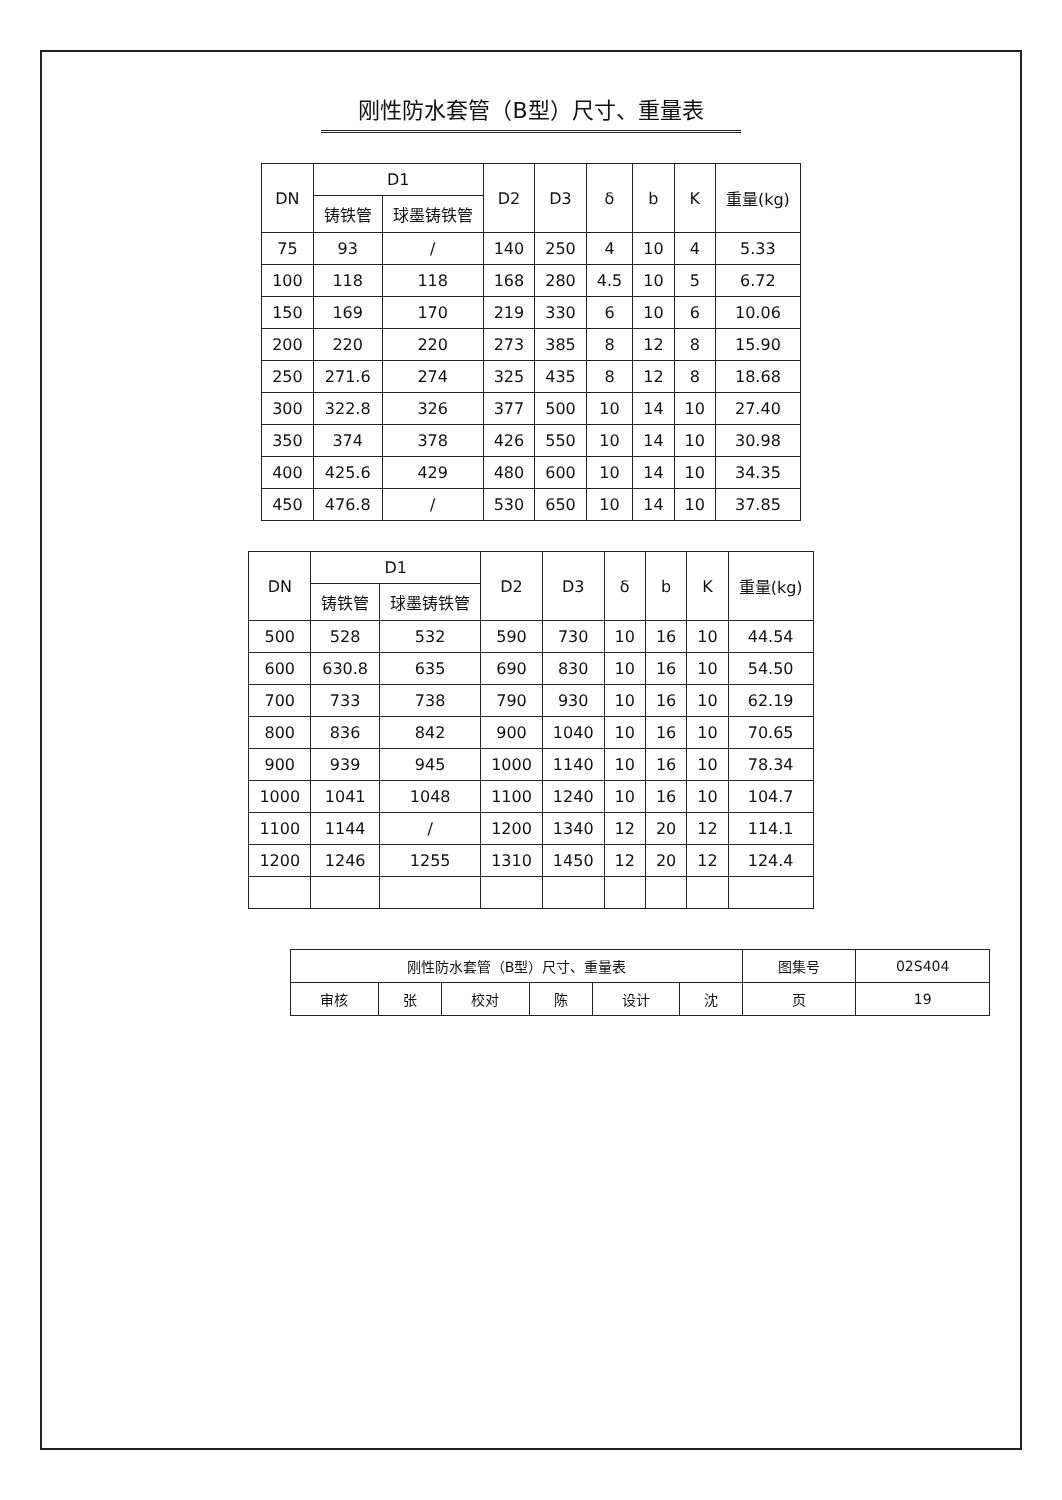刚性防水套管（B型）尺寸、重量表
| DN | D1 | | D2 | D3 | δ | b | K | 重量(kg) |
| --- | --- | --- | --- | --- | --- | --- | --- | --- |
| | 铸铁管 | 球墨铸铁管 | | | | | | |
| 75 | 93 | / | 140 | 250 | 4 | 10 | 4 | 5.33 |
| 100 | 118 | 118 | 168 | 280 | 4.5 | 10 | 5 | 6.72 |
| 150 | 169 | 170 | 219 | 330 | 6 | 10 | 6 | 10.06 |
| 200 | 220 | 220 | 273 | 385 | 8 | 12 | 8 | 15.90 |
| 250 | 271.6 | 274 | 325 | 435 | 8 | 12 | 8 | 18.68 |
| 300 | 322.8 | 326 | 377 | 500 | 10 | 14 | 10 | 27.40 |
| 350 | 374 | 378 | 426 | 550 | 10 | 14 | 10 | 30.98 |
| 400 | 425.6 | 429 | 480 | 600 | 10 | 14 | 10 | 34.35 |
| 450 | 476.8 | / | 530 | 650 | 10 | 14 | 10 | 37.85 |
| DN | D1 | | D2 | D3 | δ | b | K | 重量(kg) |
| --- | --- | --- | --- | --- | --- | --- | --- | --- |
| | 铸铁管 | 球墨铸铁管 | | | | | | |
| 500 | 528 | 532 | 590 | 730 | 10 | 16 | 10 | 44.54 |
| 600 | 630.8 | 635 | 690 | 830 | 10 | 16 | 10 | 54.50 |
| 700 | 733 | 738 | 790 | 930 | 10 | 16 | 10 | 62.19 |
| 800 | 836 | 842 | 900 | 1040 | 10 | 16 | 10 | 70.65 |
| 900 | 939 | 945 | 1000 | 1140 | 10 | 16 | 10 | 78.34 |
| 1000 | 1041 | 1048 | 1100 | 1240 | 10 | 16 | 10 | 104.7 |
| 1100 | 1144 | / | 1200 | 1340 | 12 | 20 | 12 | 114.1 |
| 1200 | 1246 | 1255 | 1310 | 1450 | 12 | 20 | 12 | 124.4 |
| 刚性防水套管（B型）尺寸、重量表 | | | | | | 图集号 | 02S404 |
| 审核 | 张 | 校对 | 陈 | 设计 | 沈 | 页 | 19 |